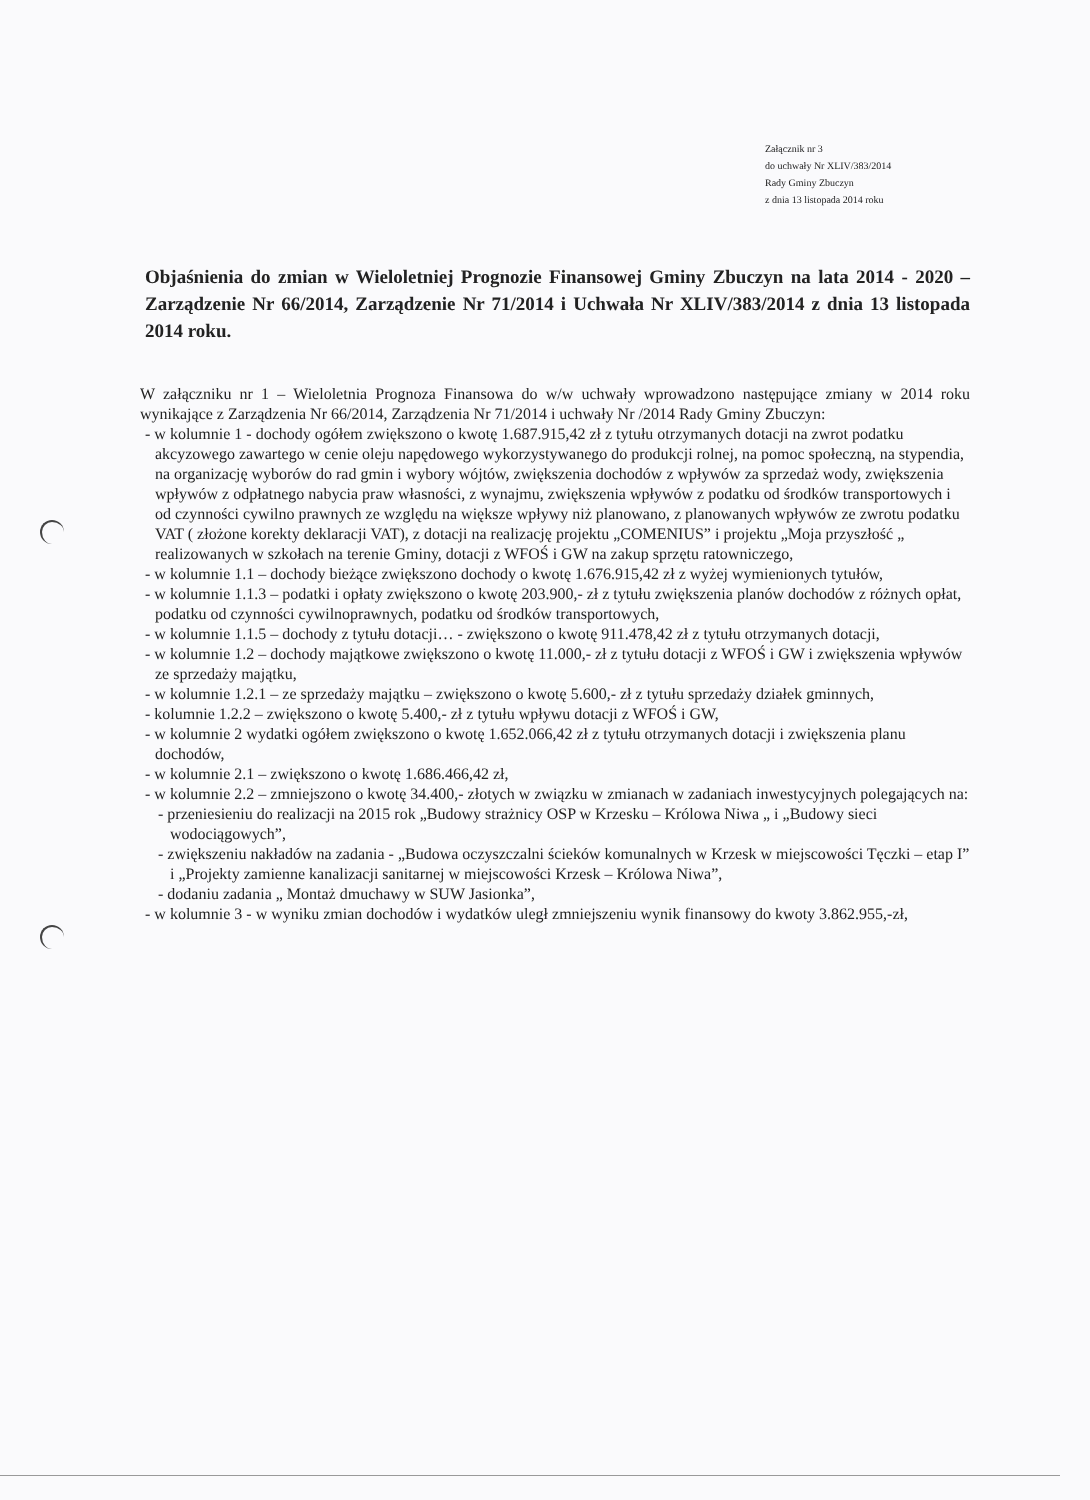Załącznik nr 3
do uchwały Nr XLIV/383/2014
Rady Gminy Zbuczyn
z dnia 13 listopada 2014 roku
Objaśnienia do zmian w Wieloletniej Prognozie Finansowej Gminy Zbuczyn na lata 2014 - 2020 – Zarządzenie Nr 66/2014, Zarządzenie Nr 71/2014 i Uchwała Nr XLIV/383/2014 z dnia 13 listopada 2014 roku.
W załączniku nr 1 – Wieloletnia Prognoza Finansowa do w/w uchwały wprowadzono następujące zmiany w 2014 roku wynikające z Zarządzenia Nr 66/2014, Zarządzenia Nr 71/2014 i uchwały Nr /2014 Rady Gminy Zbuczyn:
- w kolumnie 1 - dochody ogółem zwiększono o kwotę 1.687.915,42 zł z tytułu otrzymanych dotacji na zwrot podatku akcyzowego zawartego w cenie oleju napędowego wykorzystywanego do produkcji rolnej, na pomoc społeczną, na stypendia, na organizację wyborów do rad gmin i wybory wójtów, zwiększenia dochodów z wpływów za sprzedaż wody, zwiększenia wpływów z odpłatnego nabycia praw własności, z wynajmu, zwiększenia wpływów z podatku od środków transportowych i od czynności cywilno prawnych ze względu na większe wpływy niż planowano, z planowanych wpływów ze zwrotu podatku VAT ( złożone korekty deklaracji VAT), z dotacji na realizację projektu „COMENIUS” i projektu „Moja przyszłość „ realizowanych w szkołach na terenie Gminy, dotacji z WFOŚ i GW na zakup sprzętu ratowniczego,
- w kolumnie 1.1 – dochody bieżące zwiększono dochody o kwotę 1.676.915,42 zł z wyżej wymienionych tytułów,
- w kolumnie 1.1.3 – podatki i opłaty zwiększono o kwotę 203.900,- zł z tytułu zwiększenia planów dochodów z różnych opłat, podatku od czynności cywilnoprawnych, podatku od środków transportowych,
- w kolumnie 1.1.5 – dochody z tytułu dotacji… - zwiększono o kwotę 911.478,42 zł z tytułu otrzymanych dotacji,
- w kolumnie 1.2 – dochody majątkowe zwiększono o kwotę 11.000,- zł z tytułu dotacji z WFOŚ i GW i zwiększenia wpływów ze sprzedaży majątku,
- w kolumnie 1.2.1 – ze sprzedaży majątku – zwiększono o kwotę 5.600,- zł z tytułu sprzedaży działek gminnych,
- kolumnie 1.2.2 – zwiększono o kwotę 5.400,- zł z tytułu wpływu dotacji z WFOŚ i GW,
- w kolumnie 2 wydatki ogółem zwiększono o kwotę 1.652.066,42 zł z tytułu otrzymanych dotacji i zwiększenia planu dochodów,
- w kolumnie 2.1 – zwiększono o kwotę 1.686.466,42 zł,
- w kolumnie 2.2 – zmniejszono o kwotę 34.400,- złotych w związku w zmianach w zadaniach inwestycyjnych polegających na:
- przeniesieniu do realizacji na 2015 rok „Budowy strażnicy OSP w Krzesku – Królowa Niwa „ i „Budowy sieci wodociągowych”,
- zwiększeniu nakładów na zadania - „Budowa oczyszczalni ścieków komunalnych w Krzesk w miejscowości Tęczki – etap I” i „Projekty zamienne kanalizacji sanitarnej w miejscowości Krzesk – Królowa Niwa”,
- dodaniu zadania „ Montaż dmuchawy w SUW Jasionka”,
- w kolumnie 3 - w wyniku zmian dochodów i wydatków uległ zmniejszeniu wynik finansowy do kwoty 3.862.955,-zł,